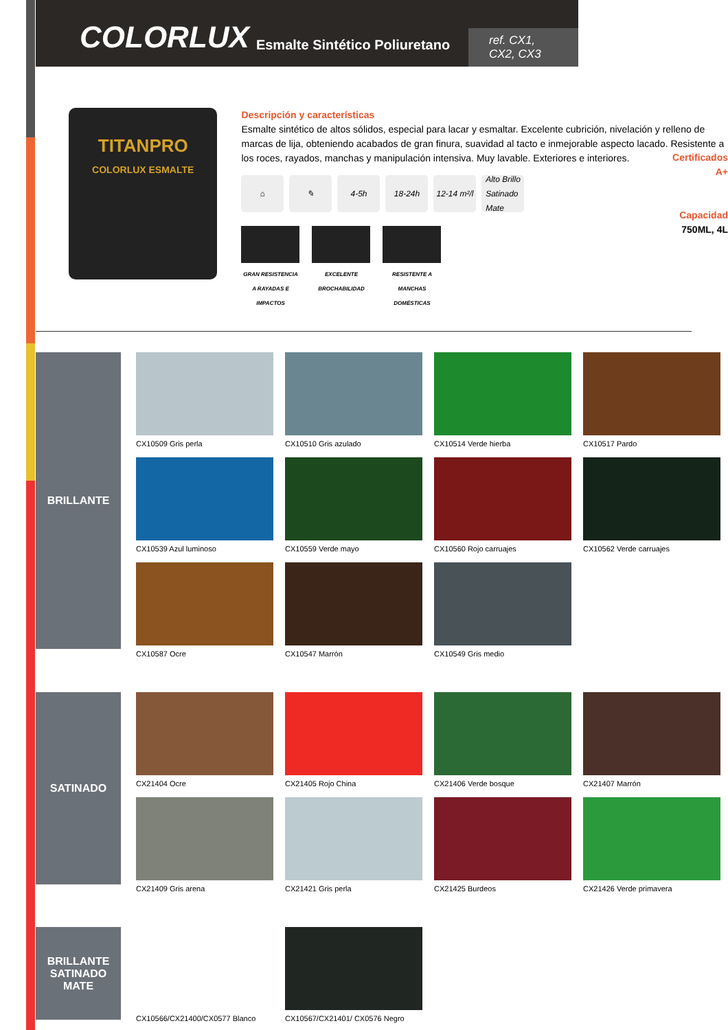COLORLUX
Esmalte Sintético Poliuretano
ref. CX1, CX2, CX3
TITANPRO
COLORLUX ESMALTE
Descripción y características
Esmalte sintético de altos sólidos, especial para lacar y esmaltar. Excelente cubrición, nivelación y relleno de marcas de lija, obteniendo acabados de gran finura, suavidad al tacto e inmejorable aspecto lacado. Resistente a los roces, rayados, manchas y manipulación intensiva. Muy lavable. Exteriores e interiores.
⌂ ✎ 4-5h 18-24h 12-14 m²/l
Alto Brillo
Satinado
Mate
Certificados
A+
Capacidad
750ML, 4L
GRAN RESISTENCIA A RAYADAS E IMPACTOS
EXCELENTE BROCHABILIDAD
RESISTENTE A MANCHAS DOMÉSTICAS
BRILLANTE
CX10509 Gris perla
CX10510 Gris azulado
CX10514 Verde hierba
CX10517 Pardo
CX10539 Azul luminoso
CX10559 Verde mayo
CX10560 Rojo carruajes
CX10562 Verde carruajes
CX10587 Ocre
CX10547 Marrón
CX10549 Gris medio
SATINADO
CX21404 Ocre
CX21405 Rojo China
CX21406 Verde bosque
CX21407 Marrón
CX21409 Gris arena
CX21421 Gris perla
CX21425 Burdeos
CX21426 Verde primavera
BRILLANTE
SATINADO
MATE
CX10566/CX21400/CX0577 Blanco
CX10567/CX21401/ CX0576 Negro